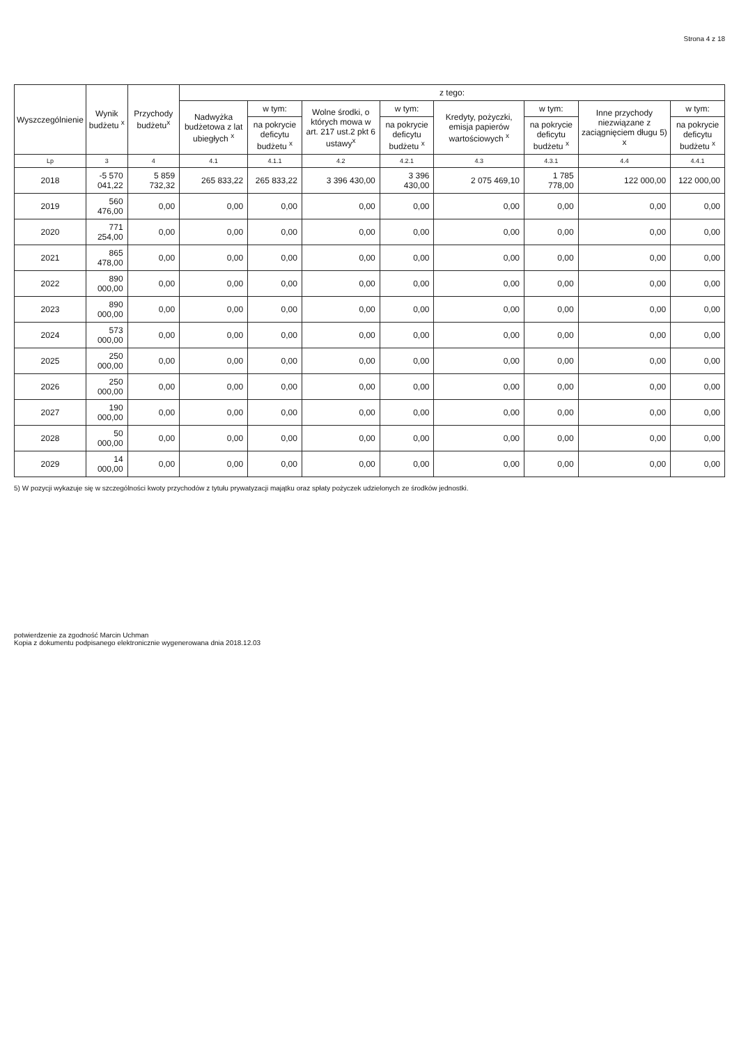Strona 4 z 18
| Wyszczególnienie | Wynik budżetu <sup>x</sup> | Przychody budżetu<sup>x</sup> | z tego: | | | | | | | |
| --- | --- | --- | --- | --- | --- | --- | --- | --- | --- | --- |
| | | | Nadwyżka budżetowa z lat ubiegłych <sup>x</sup> | w tym: | Wolne środki, o których mowa w art. 217 ust.2 pkt 6 ustawy<sup>x</sup> | w tym: | Kredyty, pożyczki, emisja papierów wartościowych <sup>x</sup> | w tym: | Inne przychody niezwiązane z zaciągnięciem długu 5) x | w tym: |
| | | | | na pokrycie deficytu budżetu <sup>x</sup> | | na pokrycie deficytu budżetu <sup>x</sup> | | na pokrycie deficytu budżetu <sup>x</sup> | | na pokrycie deficytu budżetu <sup>x</sup> |
| Lp | 3 | 4 | 4.1 | 4.1.1 | 4.2 | 4.2.1 | 4.3 | 4.3.1 | 4.4 | 4.4.1 |
| 2018 | -5 570 041,22 | 5 859 732,32 | 265 833,22 | 265 833,22 | 3 396 430,00 | 3 396 430,00 | 2 075 469,10 | 1 785 778,00 | 122 000,00 | 122 000,00 |
| 2019 | 560 476,00 | 0,00 | 0,00 | 0,00 | 0,00 | 0,00 | 0,00 | 0,00 | 0,00 | 0,00 |
| 2020 | 771 254,00 | 0,00 | 0,00 | 0,00 | 0,00 | 0,00 | 0,00 | 0,00 | 0,00 | 0,00 |
| 2021 | 865 478,00 | 0,00 | 0,00 | 0,00 | 0,00 | 0,00 | 0,00 | 0,00 | 0,00 | 0,00 |
| 2022 | 890 000,00 | 0,00 | 0,00 | 0,00 | 0,00 | 0,00 | 0,00 | 0,00 | 0,00 | 0,00 |
| 2023 | 890 000,00 | 0,00 | 0,00 | 0,00 | 0,00 | 0,00 | 0,00 | 0,00 | 0,00 | 0,00 |
| 2024 | 573 000,00 | 0,00 | 0,00 | 0,00 | 0,00 | 0,00 | 0,00 | 0,00 | 0,00 | 0,00 |
| 2025 | 250 000,00 | 0,00 | 0,00 | 0,00 | 0,00 | 0,00 | 0,00 | 0,00 | 0,00 | 0,00 |
| 2026 | 250 000,00 | 0,00 | 0,00 | 0,00 | 0,00 | 0,00 | 0,00 | 0,00 | 0,00 | 0,00 |
| 2027 | 190 000,00 | 0,00 | 0,00 | 0,00 | 0,00 | 0,00 | 0,00 | 0,00 | 0,00 | 0,00 |
| 2028 | 50 000,00 | 0,00 | 0,00 | 0,00 | 0,00 | 0,00 | 0,00 | 0,00 | 0,00 | 0,00 |
| 2029 | 14 000,00 | 0,00 | 0,00 | 0,00 | 0,00 | 0,00 | 0,00 | 0,00 | 0,00 | 0,00 |
5) W pozycji wykazuje się w szczególności kwoty przychodów z tytułu prywatyzacji majątku oraz spłaty pożyczek udzielonych ze środków jednostki.
potwierdzenie za zgodność Marcin Uchman
Kopia z dokumentu podpisanego elektronicznie wygenerowana dnia 2018.12.03